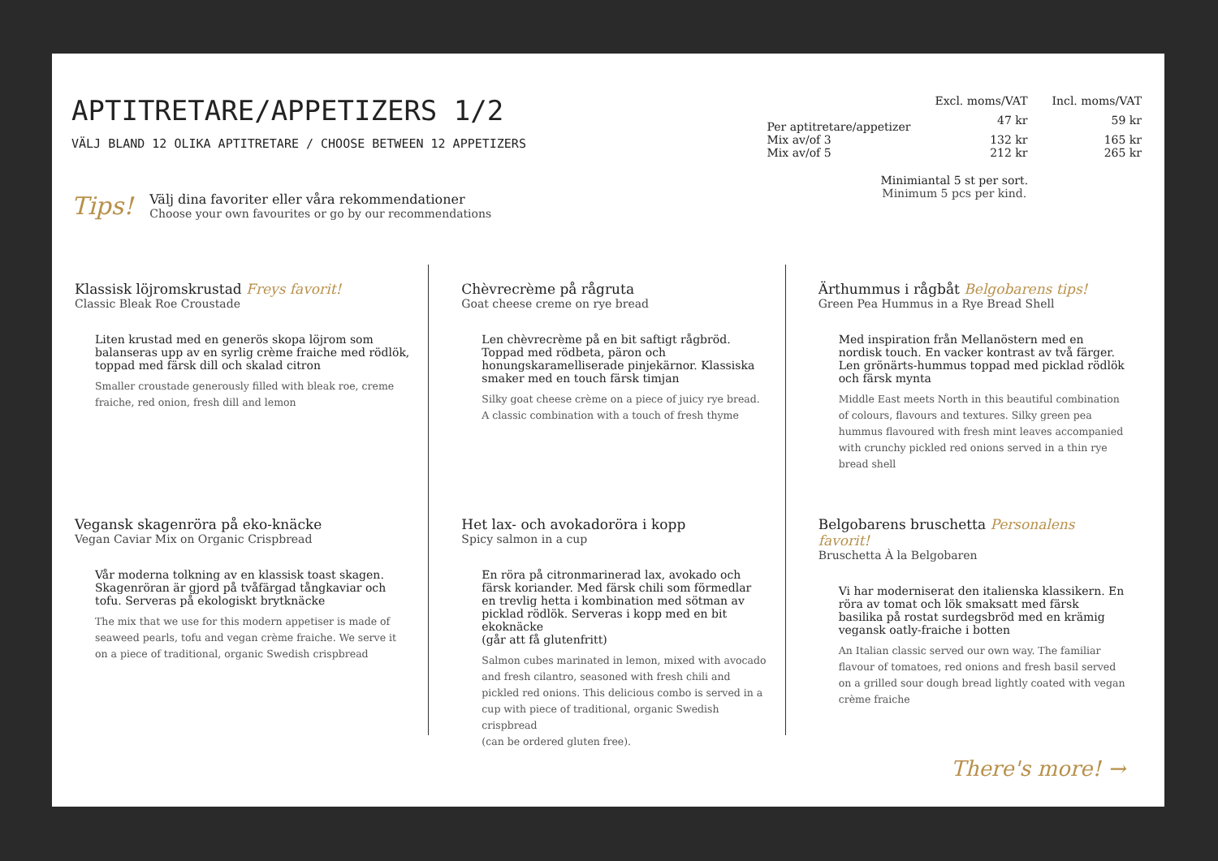APTITRETARE/APPETIZERS 1/2
VÄLJ BLAND 12 OLIKA APTITRETARE / CHOOSE BETWEEN 12 APPETIZERS
Tips!
Välj dina favoriter eller våra rekommendationer
Choose your own favourites or go by our recommendations
| | Excl. moms/VAT | Incl. moms/VAT |
| --- | --- | --- |
| Per aptitretare/appetizer | 47 kr | 59 kr |
| Mix av/of 3 | 132 kr | 165 kr |
| Mix av/of 5 | 212 kr | 265 kr |
Minimiantal 5 st per sort.
Minimum 5 pcs per kind.
Klassisk löjromskrustad Freys favorit!
Classic Bleak Roe Croustade
Liten krustad med en generös skopa löjrom som balanseras upp av en syrlig crème fraiche med rödlök, toppad med färsk dill och skalad citron
Smaller croustade generously filled with bleak roe, creme fraiche, red onion, fresh dill and lemon
Vegansk skagenröra på eko-knäcke
Vegan Caviar Mix on Organic Crispbread
Vår moderna tolkning av en klassisk toast skagen. Skagenröran är gjord på tvåfärgad tångkaviar och tofu. Serveras på ekologiskt brytknäcke
The mix that we use for this modern appetiser is made of seaweed pearls, tofu and vegan crème fraiche. We serve it on a piece of traditional, organic Swedish crispbread
Chèvrecrème på rågruta
Goat cheese creme on rye bread
Len chèvrecrème på en bit saftigt rågbröd. Toppad med rödbeta, päron och honungskaramelliserade pinjekärnor. Klassiska smaker med en touch färsk timjan
Silky goat cheese crème on a piece of juicy rye bread.
A classic combination with a touch of fresh thyme
Het lax- och avokadoröra i kopp
Spicy salmon in a cup
En röra på citronmarinerad lax, avokado och färsk koriander. Med färsk chili som förmedlar en trevlig hetta i kombination med sötman av picklad rödlök. Serveras i kopp med en bit ekoknäcke
(går att få glutenfritt)
Salmon cubes marinated in lemon, mixed with avocado and fresh cilantro, seasoned with fresh chili and pickled red onions. This delicious combo is served in a cup with piece of traditional, organic Swedish crispbread
(can be ordered gluten free).
Ärthummus i rågbåt Belgobarens tips!
Green Pea Hummus in a Rye Bread Shell
Med inspiration från Mellanöstern med en nordisk touch. En vacker kontrast av två färger. Len grönärts-hummus toppad med picklad rödlök och färsk mynta
Middle East meets North in this beautiful combination of colours, flavours and textures. Silky green pea hummus flavoured with fresh mint leaves accompanied with crunchy pickled red onions served in a thin rye bread shell
Belgobarens bruschetta Personalens favorit!
Bruschetta À la Belgobaren
Vi har moderniserat den italienska klassikern. En röra av tomat och lök smaksatt med färsk basilika på rostat surdegsbröd med en krämig vegansk oatly-fraiche i botten
An Italian classic served our own way. The familiar flavour of tomatoes, red onions and fresh basil served on a grilled sour dough bread lightly coated with vegan crème fraiche
There's more! →